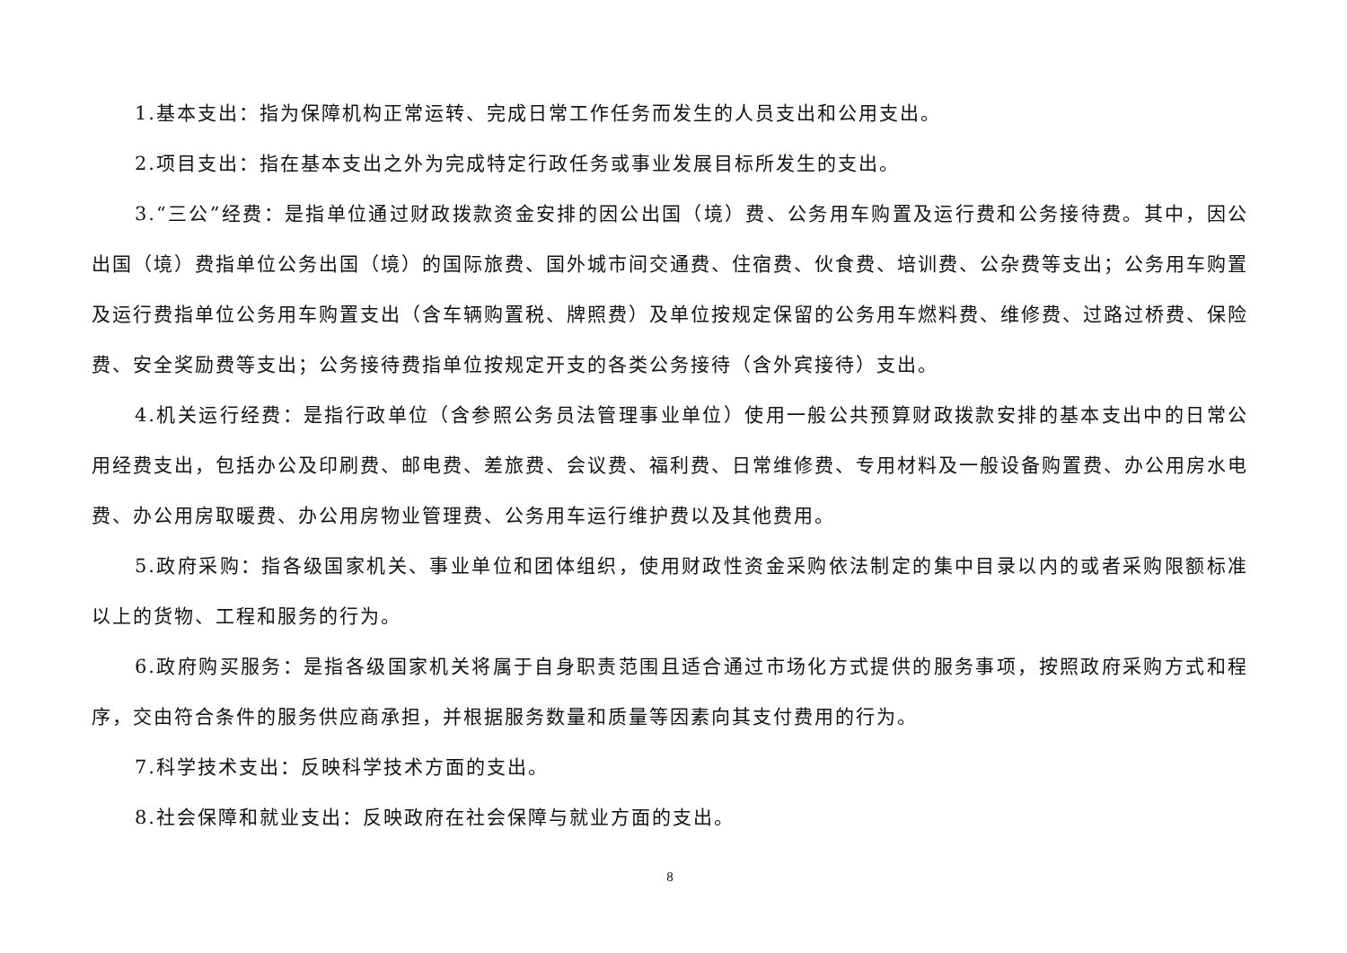1.基本支出：指为保障机构正常运转、完成日常工作任务而发生的人员支出和公用支出。
2.项目支出：指在基本支出之外为完成特定行政任务或事业发展目标所发生的支出。
3.“三公”经费：是指单位通过财政拨款资金安排的因公出国（境）费、公务用车购置及运行费和公务接待费。其中，因公出国（境）费指单位公务出国（境）的国际旅费、国外城市间交通费、住宿费、伙食费、培训费、公杂费等支出；公务用车购置及运行费指单位公务用车购置支出（含车辆购置税、牌照费）及单位按规定保留的公务用车燃料费、维修费、过路过桥费、保险费、安全奖励费等支出；公务接待费指单位按规定开支的各类公务接待（含外宾接待）支出。
4.机关运行经费：是指行政单位（含参照公务员法管理事业单位）使用一般公共预算财政拨款安排的基本支出中的日常公用经费支出，包括办公及印刷费、邮电费、差旅费、会议费、福利费、日常维修费、专用材料及一般设备购置费、办公用房水电费、办公用房取暖费、办公用房物业管理费、公务用车运行维护费以及其他费用。
5.政府采购：指各级国家机关、事业单位和团体组织，使用财政性资金采购依法制定的集中目录以内的或者采购限额标准以上的货物、工程和服务的行为。
6.政府购买服务：是指各级国家机关将属于自身职责范围且适合通过市场化方式提供的服务事项，按照政府采购方式和程序，交由符合条件的服务供应商承担，并根据服务数量和质量等因素向其支付费用的行为。
7.科学技术支出：反映科学技术方面的支出。
8.社会保障和就业支出：反映政府在社会保障与就业方面的支出。
8